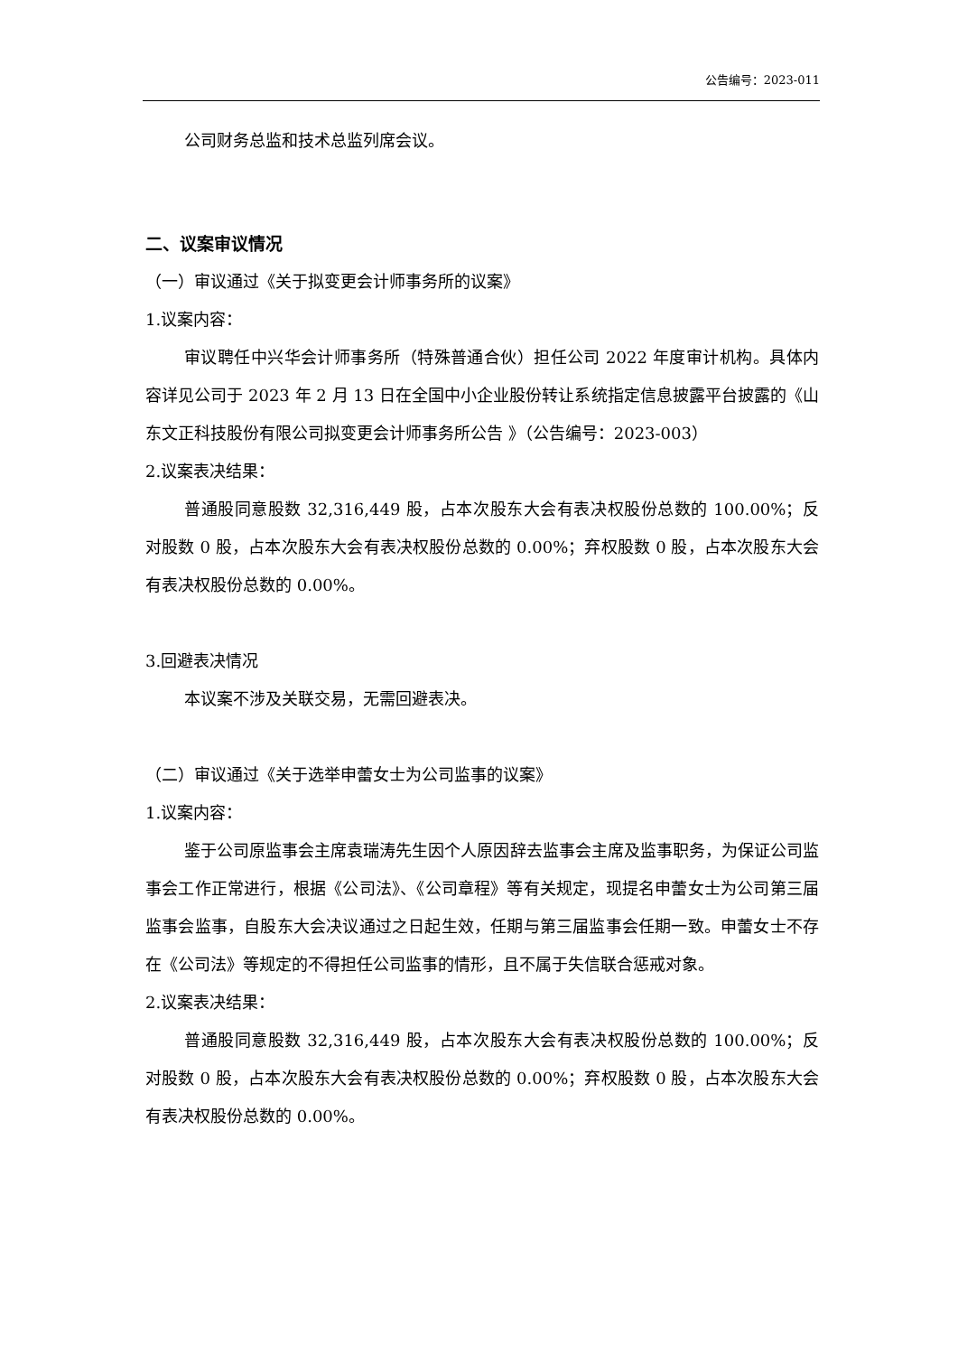公告编号：2023-011
公司财务总监和技术总监列席会议。
二、议案审议情况
（一）审议通过《关于拟变更会计师事务所的议案》
1.议案内容：
审议聘任中兴华会计师事务所（特殊普通合伙）担任公司 2022 年度审计机构。具体内容详见公司于 2023 年 2 月 13 日在全国中小企业股份转让系统指定信息披露平台披露的《山东文正科技股份有限公司拟变更会计师事务所公告 》（公告编号：2023-003）
2.议案表决结果：
普通股同意股数 32,316,449 股，占本次股东大会有表决权股份总数的 100.00%；反对股数 0 股，占本次股东大会有表决权股份总数的 0.00%；弃权股数 0 股，占本次股东大会有表决权股份总数的 0.00%。
3.回避表决情况
本议案不涉及关联交易，无需回避表决。
（二）审议通过《关于选举申蕾女士为公司监事的议案》
1.议案内容：
鉴于公司原监事会主席袁瑞涛先生因个人原因辞去监事会主席及监事职务，为保证公司监事会工作正常进行，根据《公司法》、《公司章程》等有关规定，现提名申蕾女士为公司第三届监事会监事，自股东大会决议通过之日起生效，任期与第三届监事会任期一致。申蕾女士不存在《公司法》等规定的不得担任公司监事的情形，且不属于失信联合惩戒对象。
2.议案表决结果：
普通股同意股数 32,316,449 股，占本次股东大会有表决权股份总数的 100.00%；反对股数 0 股，占本次股东大会有表决权股份总数的 0.00%；弃权股数 0 股，占本次股东大会有表决权股份总数的 0.00%。